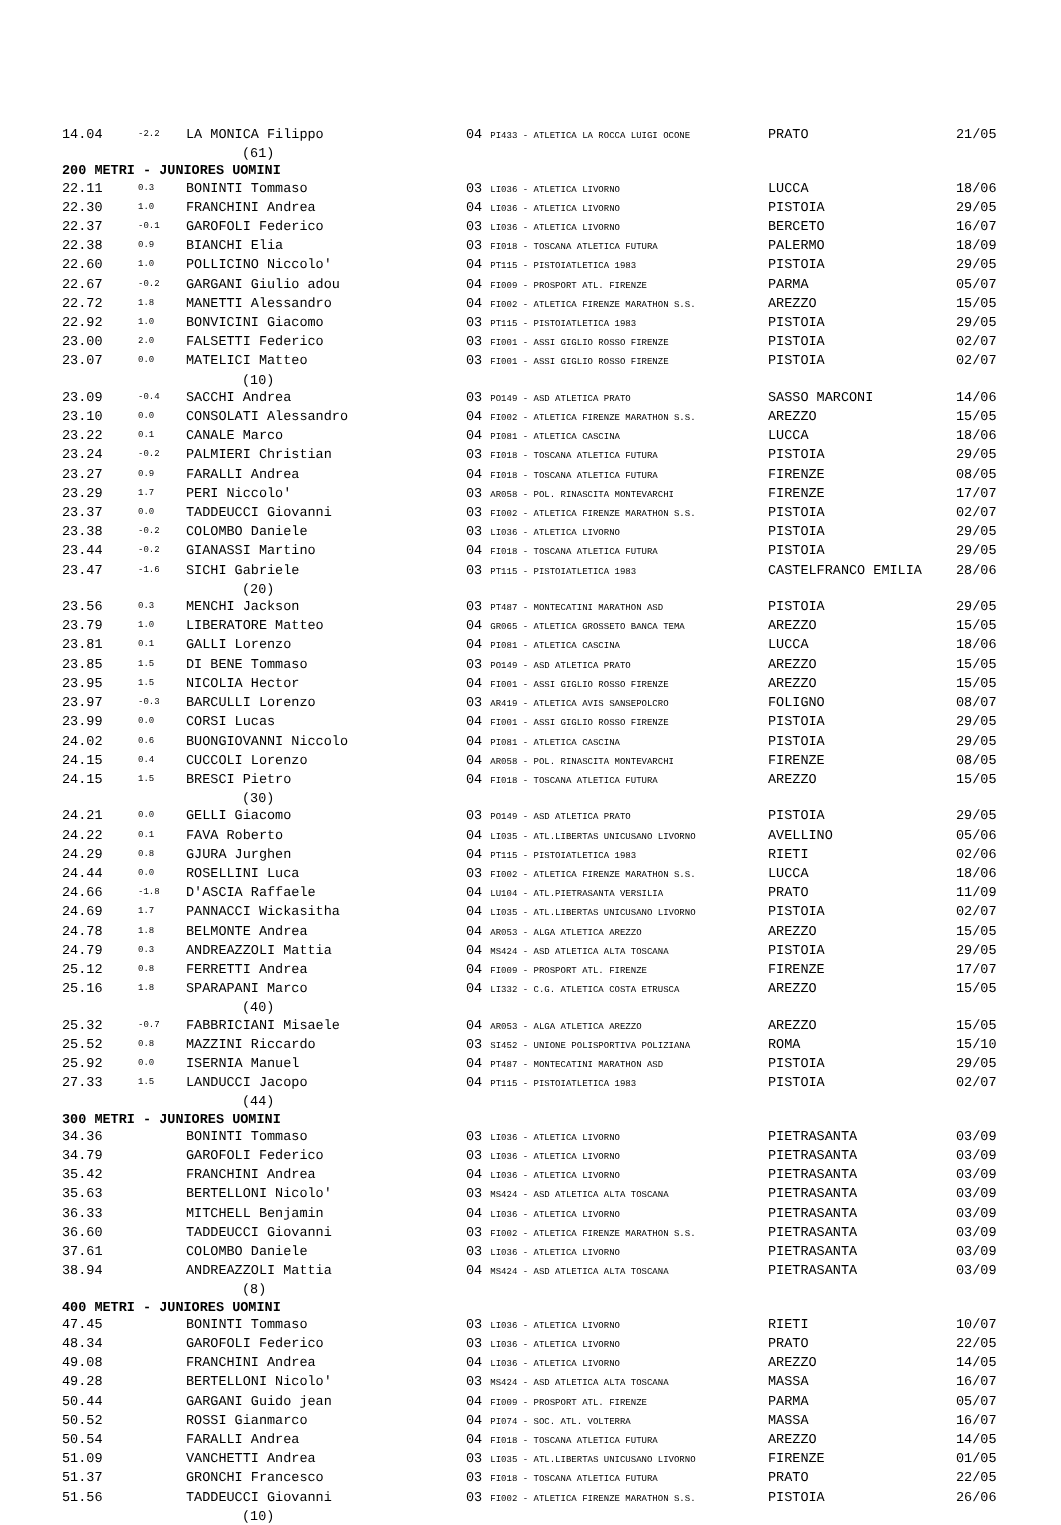| 14.04 | -2.2 | LA MONICA Filippo | 04 PI433 - ATLETICA LA ROCCA LUIGI OCONE | PRATO | 21/05 |
| (61) | | | | | |
| 200 METRI - JUNIORES UOMINI | | | | | |
| 22.11 | 0.3 | BONINTI Tommaso | 03 LI036 - ATLETICA LIVORNO | LUCCA | 18/06 |
| 22.30 | 1.0 | FRANCHINI Andrea | 04 LI036 - ATLETICA LIVORNO | PISTOIA | 29/05 |
| 22.37 | -0.1 | GAROFOLI Federico | 03 LI036 - ATLETICA LIVORNO | BERCETO | 16/07 |
| 22.38 | 0.9 | BIANCHI Elia | 03 FI018 - TOSCANA ATLETICA FUTURA | PALERMO | 18/09 |
| 22.60 | 1.0 | POLLICINO Niccolo' | 04 PT115 - PISTOIATLETICA 1983 | PISTOIA | 29/05 |
| 22.67 | -0.2 | GARGANI Giulio adou | 04 FI009 - PROSPORT ATL. FIRENZE | PARMA | 05/07 |
| 22.72 | 1.8 | MANETTI Alessandro | 04 FI002 - ATLETICA FIRENZE MARATHON S.S. | AREZZO | 15/05 |
| 22.92 | 1.0 | BONVICINI Giacomo | 03 PT115 - PISTOIATLETICA 1983 | PISTOIA | 29/05 |
| 23.00 | 2.0 | FALSETTI Federico | 03 FI001 - ASSI GIGLIO ROSSO FIRENZE | PISTOIA | 02/07 |
| 23.07 | 0.0 | MATELICI Matteo | 03 FI001 - ASSI GIGLIO ROSSO FIRENZE | PISTOIA | 02/07 |
| (10) | | | | | |
| 23.09 | -0.4 | SACCHI Andrea | 03 PO149 - ASD ATLETICA PRATO | SASSO MARCONI | 14/06 |
| 23.10 | 0.0 | CONSOLATI Alessandro | 04 FI002 - ATLETICA FIRENZE MARATHON S.S. | AREZZO | 15/05 |
| 23.22 | 0.1 | CANALE Marco | 04 PI081 - ATLETICA CASCINA | LUCCA | 18/06 |
| 23.24 | -0.2 | PALMIERI Christian | 03 FI018 - TOSCANA ATLETICA FUTURA | PISTOIA | 29/05 |
| 23.27 | 0.9 | FARALLI Andrea | 04 FI018 - TOSCANA ATLETICA FUTURA | FIRENZE | 08/05 |
| 23.29 | 1.7 | PERI Niccolo' | 03 AR058 - POL. RINASCITA MONTEVARCHI | FIRENZE | 17/07 |
| 23.37 | 0.0 | TADDEUCCI Giovanni | 03 FI002 - ATLETICA FIRENZE MARATHON S.S. | PISTOIA | 02/07 |
| 23.38 | -0.2 | COLOMBO Daniele | 03 LI036 - ATLETICA LIVORNO | PISTOIA | 29/05 |
| 23.44 | -0.2 | GIANASSI Martino | 04 FI018 - TOSCANA ATLETICA FUTURA | PISTOIA | 29/05 |
| 23.47 | -1.6 | SICHI Gabriele | 03 PT115 - PISTOIATLETICA 1983 | CASTELFRANCO EMILIA | 28/06 |
| (20) | | | | | |
| 23.56 | 0.3 | MENCHI Jackson | 03 PT487 - MONTECATINI MARATHON ASD | PISTOIA | 29/05 |
| 23.79 | 1.0 | LIBERATORE Matteo | 04 GR065 - ATLETICA GROSSETO BANCA TEMA | AREZZO | 15/05 |
| 23.81 | 0.1 | GALLI Lorenzo | 04 PI081 - ATLETICA CASCINA | LUCCA | 18/06 |
| 23.85 | 1.5 | DI BENE Tommaso | 03 PO149 - ASD ATLETICA PRATO | AREZZO | 15/05 |
| 23.95 | 1.5 | NICOLIA Hector | 04 FI001 - ASSI GIGLIO ROSSO FIRENZE | AREZZO | 15/05 |
| 23.97 | -0.3 | BARCULLI Lorenzo | 03 AR419 - ATLETICA AVIS SANSEPOLCRO | FOLIGNO | 08/07 |
| 23.99 | 0.0 | CORSI Lucas | 04 FI001 - ASSI GIGLIO ROSSO FIRENZE | PISTOIA | 29/05 |
| 24.02 | 0.6 | BUONGIOVANNI Niccolo | 04 PI081 - ATLETICA CASCINA | PISTOIA | 29/05 |
| 24.15 | 0.4 | CUCCOLI Lorenzo | 04 AR058 - POL. RINASCITA MONTEVARCHI | FIRENZE | 08/05 |
| 24.15 | 1.5 | BRESCI Pietro | 04 FI018 - TOSCANA ATLETICA FUTURA | AREZZO | 15/05 |
| (30) | | | | | |
| 24.21 | 0.0 | GELLI Giacomo | 03 PO149 - ASD ATLETICA PRATO | PISTOIA | 29/05 |
| 24.22 | 0.1 | FAVA Roberto | 04 LI035 - ATL.LIBERTAS UNICUSANO LIVORNO | AVELLINO | 05/06 |
| 24.29 | 0.8 | GJURA Jurghen | 04 PT115 - PISTOIATLETICA 1983 | RIETI | 02/06 |
| 24.44 | 0.0 | ROSELLINI Luca | 03 FI002 - ATLETICA FIRENZE MARATHON S.S. | LUCCA | 18/06 |
| 24.66 | -1.8 | D'ASCIA Raffaele | 04 LU104 - ATL.PIETRASANTA VERSILIA | PRATO | 11/09 |
| 24.69 | 1.7 | PANNACCI Wickasitha | 04 LI035 - ATL.LIBERTAS UNICUSANO LIVORNO | PISTOIA | 02/07 |
| 24.78 | 1.8 | BELMONTE Andrea | 04 AR053 - ALGA ATLETICA AREZZO | AREZZO | 15/05 |
| 24.79 | 0.3 | ANDREAZZOLI Mattia | 04 MS424 - ASD ATLETICA ALTA TOSCANA | PISTOIA | 29/05 |
| 25.12 | 0.8 | FERRETTI Andrea | 04 FI009 - PROSPORT ATL. FIRENZE | FIRENZE | 17/07 |
| 25.16 | 1.8 | SPARAPANI Marco | 04 LI332 - C.G. ATLETICA COSTA ETRUSCA | AREZZO | 15/05 |
| (40) | | | | | |
| 25.32 | -0.7 | FABBRICIANI Misaele | 04 AR053 - ALGA ATLETICA AREZZO | AREZZO | 15/05 |
| 25.52 | 0.8 | MAZZINI Riccardo | 03 SI452 - UNIONE POLISPORTIVA POLIZIANA | ROMA | 15/10 |
| 25.92 | 0.0 | ISERNIA Manuel | 04 PT487 - MONTECATINI MARATHON ASD | PISTOIA | 29/05 |
| 27.33 | 1.5 | LANDUCCI Jacopo | 04 PT115 - PISTOIATLETICA 1983 | PISTOIA | 02/07 |
| (44) | | | | | |
| 300 METRI - JUNIORES UOMINI | | | | | |
| 34.36 | | BONINTI Tommaso | 03 LI036 - ATLETICA LIVORNO | PIETRASANTA | 03/09 |
| 34.79 | | GAROFOLI Federico | 03 LI036 - ATLETICA LIVORNO | PIETRASANTA | 03/09 |
| 35.42 | | FRANCHINI Andrea | 04 LI036 - ATLETICA LIVORNO | PIETRASANTA | 03/09 |
| 35.63 | | BERTELLONI Nicolo' | 03 MS424 - ASD ATLETICA ALTA TOSCANA | PIETRASANTA | 03/09 |
| 36.33 | | MITCHELL Benjamin | 04 LI036 - ATLETICA LIVORNO | PIETRASANTA | 03/09 |
| 36.60 | | TADDEUCCI Giovanni | 03 FI002 - ATLETICA FIRENZE MARATHON S.S. | PIETRASANTA | 03/09 |
| 37.61 | | COLOMBO Daniele | 03 LI036 - ATLETICA LIVORNO | PIETRASANTA | 03/09 |
| 38.94 | | ANDREAZZOLI Mattia | 04 MS424 - ASD ATLETICA ALTA TOSCANA | PIETRASANTA | 03/09 |
| (8) | | | | | |
| 400 METRI - JUNIORES UOMINI | | | | | |
| 47.45 | | BONINTI Tommaso | 03 LI036 - ATLETICA LIVORNO | RIETI | 10/07 |
| 48.34 | | GAROFOLI Federico | 03 LI036 - ATLETICA LIVORNO | PRATO | 22/05 |
| 49.08 | | FRANCHINI Andrea | 04 LI036 - ATLETICA LIVORNO | AREZZO | 14/05 |
| 49.28 | | BERTELLONI Nicolo' | 03 MS424 - ASD ATLETICA ALTA TOSCANA | MASSA | 16/07 |
| 50.44 | | GARGANI Guido jean | 04 FI009 - PROSPORT ATL. FIRENZE | PARMA | 05/07 |
| 50.52 | | ROSSI Gianmarco | 04 PI074 - SOC. ATL. VOLTERRA | MASSA | 16/07 |
| 50.54 | | FARALLI Andrea | 04 FI018 - TOSCANA ATLETICA FUTURA | AREZZO | 14/05 |
| 51.09 | | VANCHETTI Andrea | 03 LI035 - ATL.LIBERTAS UNICUSANO LIVORNO | FIRENZE | 01/05 |
| 51.37 | | GRONCHI Francesco | 03 FI018 - TOSCANA ATLETICA FUTURA | PRATO | 22/05 |
| 51.56 | | TADDEUCCI Giovanni | 03 FI002 - ATLETICA FIRENZE MARATHON S.S. | PISTOIA | 26/06 |
| (10) | | | | | |